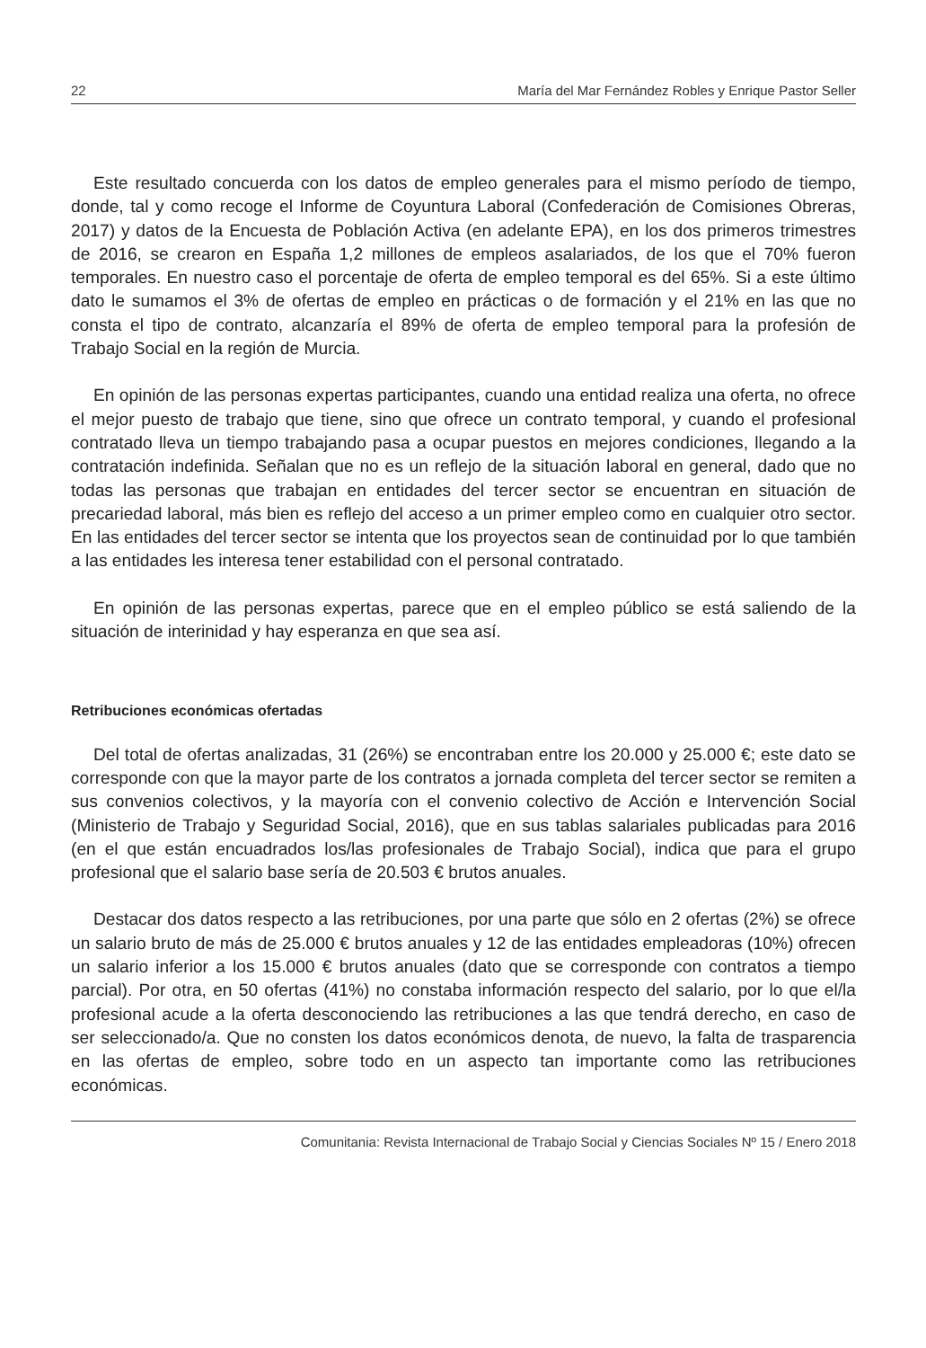22 María del Mar Fernández Robles y Enrique Pastor Seller
Este resultado concuerda con los datos de empleo generales para el mismo período de tiempo, donde, tal y como recoge el Informe de Coyuntura Laboral (Confederación de Comisiones Obreras, 2017) y datos de la Encuesta de Población Activa (en adelante EPA), en los dos primeros trimestres de 2016, se crearon en España 1,2 millones de empleos asalariados, de los que el 70% fueron temporales. En nuestro caso el porcentaje de oferta de empleo temporal es del 65%. Si a este último dato le sumamos el 3% de ofertas de empleo en prácticas o de formación y el 21% en las que no consta el tipo de contrato, alcanzaría el 89% de oferta de empleo temporal para la profesión de Trabajo Social en la región de Murcia.
En opinión de las personas expertas participantes, cuando una entidad realiza una oferta, no ofrece el mejor puesto de trabajo que tiene, sino que ofrece un contrato temporal, y cuando el profesional contratado lleva un tiempo trabajando pasa a ocupar puestos en mejores condiciones, llegando a la contratación indefinida. Señalan que no es un reflejo de la situación laboral en general, dado que no todas las personas que trabajan en entidades del tercer sector se encuentran en situación de precariedad laboral, más bien es reflejo del acceso a un primer empleo como en cualquier otro sector. En las entidades del tercer sector se intenta que los proyectos sean de continuidad por lo que también a las entidades les interesa tener estabilidad con el personal contratado.
En opinión de las personas expertas, parece que en el empleo público se está saliendo de la situación de interinidad y hay esperanza en que sea así.
Retribuciones económicas ofertadas
Del total de ofertas analizadas, 31 (26%) se encontraban entre los 20.000 y 25.000 €; este dato se corresponde con que la mayor parte de los contratos a jornada completa del tercer sector se remiten a sus convenios colectivos, y la mayoría con el convenio colectivo de Acción e Intervención Social (Ministerio de Trabajo y Seguridad Social, 2016), que en sus tablas salariales publicadas para 2016 (en el que están encuadrados los/las profesionales de Trabajo Social), indica que para el grupo profesional que el salario base sería de 20.503 € brutos anuales.
Destacar dos datos respecto a las retribuciones, por una parte que sólo en 2 ofertas (2%) se ofrece un salario bruto de más de 25.000 € brutos anuales y 12 de las entidades empleadoras (10%) ofrecen un salario inferior a los 15.000 € brutos anuales (dato que se corresponde con contratos a tiempo parcial). Por otra, en 50 ofertas (41%) no constaba información respecto del salario, por lo que el/la profesional acude a la oferta desconociendo las retribuciones a las que tendrá derecho, en caso de ser seleccionado/a. Que no consten los datos económicos denota, de nuevo, la falta de trasparencia en las ofertas de empleo, sobre todo en un aspecto tan importante como las retribuciones económicas.
Comunitania: Revista Internacional de Trabajo Social y Ciencias Sociales Nº 15 / Enero 2018